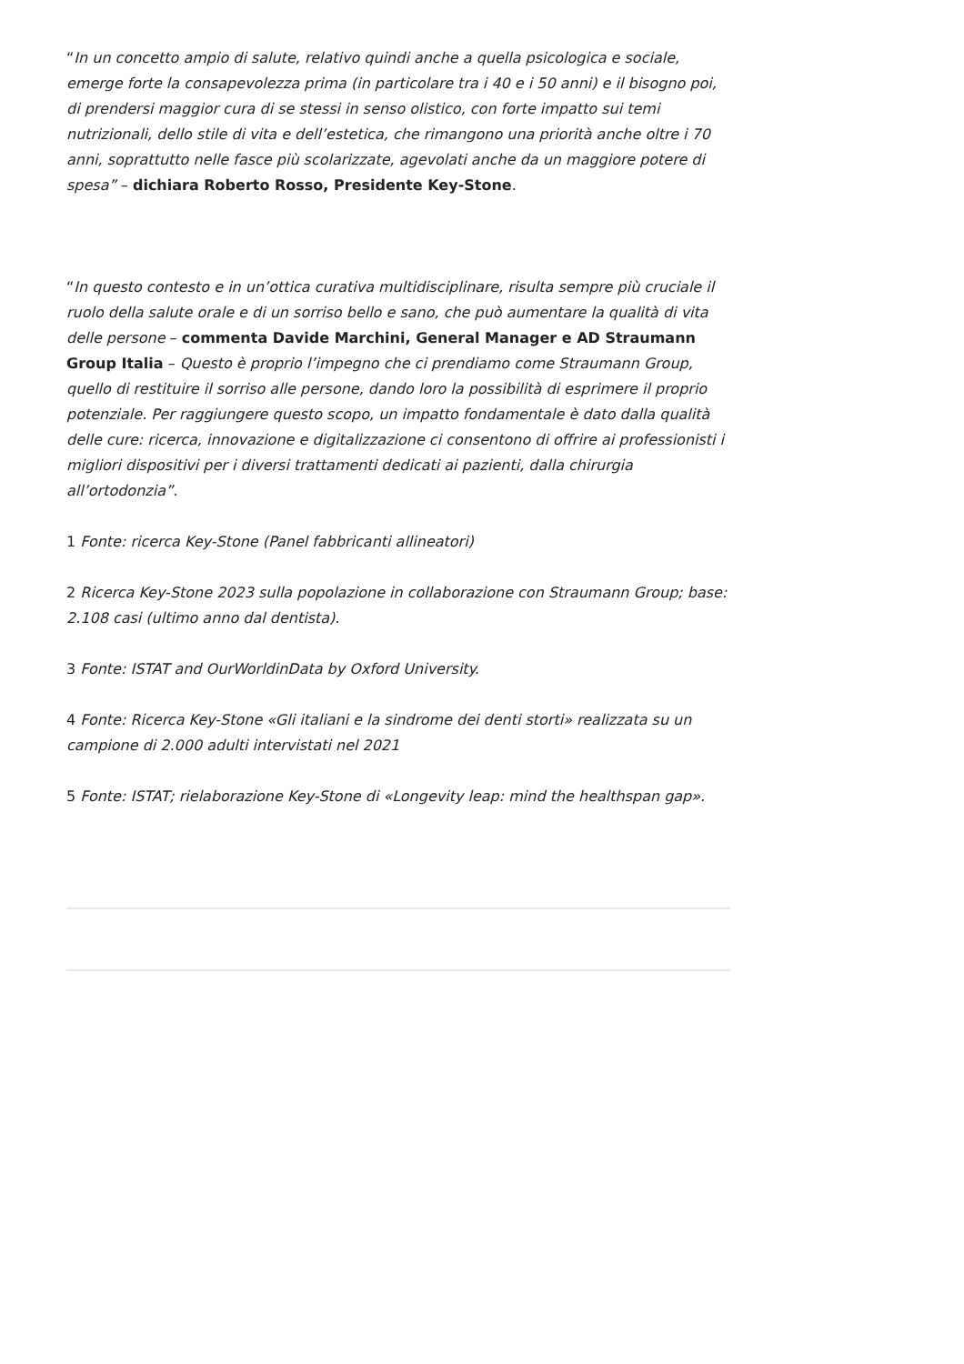“In un concetto ampio di salute, relativo quindi anche a quella psicologica e sociale, emerge forte la consapevolezza prima (in particolare tra i 40 e i 50 anni) e il bisogno poi, di prendersi maggior cura di se stessi in senso olistico, con forte impatto sui temi nutrizionali, dello stile di vita e dell’estetica, che rimangono una priorità anche oltre i 70 anni, soprattutto nelle fasce più scolarizzate, agevolati anche da un maggiore potere di spesa” – dichiara Roberto Rosso, Presidente Key-Stone.
“In questo contesto e in un’ottica curativa multidisciplinare, risulta sempre più cruciale il ruolo della salute orale e di un sorriso bello e sano, che può aumentare la qualità di vita delle persone – commenta Davide Marchini, General Manager e AD Straumann Group Italia – Questo è proprio l’impegno che ci prendiamo come Straumann Group, quello di restituire il sorriso alle persone, dando loro la possibilità di esprimere il proprio potenziale. Per raggiungere questo scopo, un impatto fondamentale è dato dalla qualità delle cure: ricerca, innovazione e digitalizzazione ci consentono di offrire ai professionisti i migliori dispositivi per i diversi trattamenti dedicati ai pazienti, dalla chirurgia all’ortodonzia”.
1 Fonte: ricerca Key-Stone (Panel fabbricanti allineatori)
2 Ricerca Key-Stone 2023 sulla popolazione in collaborazione con Straumann Group; base: 2.108 casi (ultimo anno dal dentista).
3 Fonte: ISTAT and OurWorldinData by Oxford University.
4 Fonte: Ricerca Key-Stone «Gli italiani e la sindrome dei denti storti» realizzata su un campione di 2.000 adulti intervistati nel 2021
5 Fonte: ISTAT; rielaborazione Key-Stone di «Longevity leap: mind the healthspan gap».